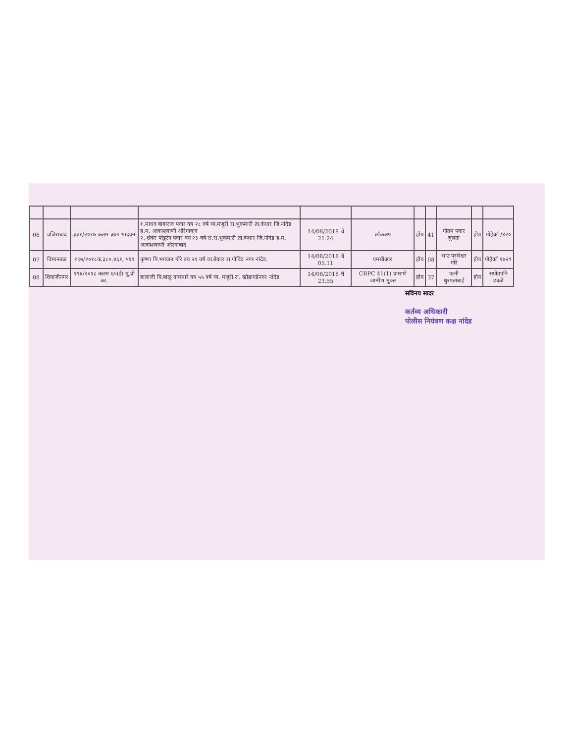| 06 | वजिराबाद | ३३१/२०१७ कलम ३७९ भादवन | १.माधव बाबाराव पवार वय २८ वर्ष व्य.मजुरी रा.भुकमारी ता.कंधार जि.नांदेड ह.म. आकाशवाणी औरंगाबाद २. शंकर पांडुरंग पवार वय २३ वर्ष रा.रा.भुकमारी ता.कंधार जि.नांदेड ह.म. आकाशवाणी औरंगाबाद | 14/08/2018 चे 21.24 | लॉकअप | होय | 41 | गोतम पवार चुलता | होय | पोहेकॉ /४२० |
| 07 | विमानतळ | १९७/२०१८क.३८०,४६१, ५११ | कृष्णा पि.भगवान गोरे वय २१ वर्ष व्य.बेकार रा.गोविंद नगर नांदेड. | 14/08/2018 चे 05.11 | एमसीआर | होय | 08 | भाउ परमेश्वर गोरे | होय | पोहेकॉ १७२९ |
| 08 | शिवाजीनगर | १९४/२०१८ कलम ६५(ई) मु.प्रो का. | बालाजी पि.बाळु वाघमारे वय ५५ वर्ष व्य. मजुरी रा. खोब्रागडेनगर नांदेड | 14/08/2018 चे 23.55 | CRPC 41(1) प्रामाणे जामीण मुक्त | होय | 37 | पत्नी धुरपताबाई | होय | सपोउपनि ढवळे |
सविनय सादर
कर्तव्य अधिकारी
पोलीस नियंत्रण कक्ष नांदेड